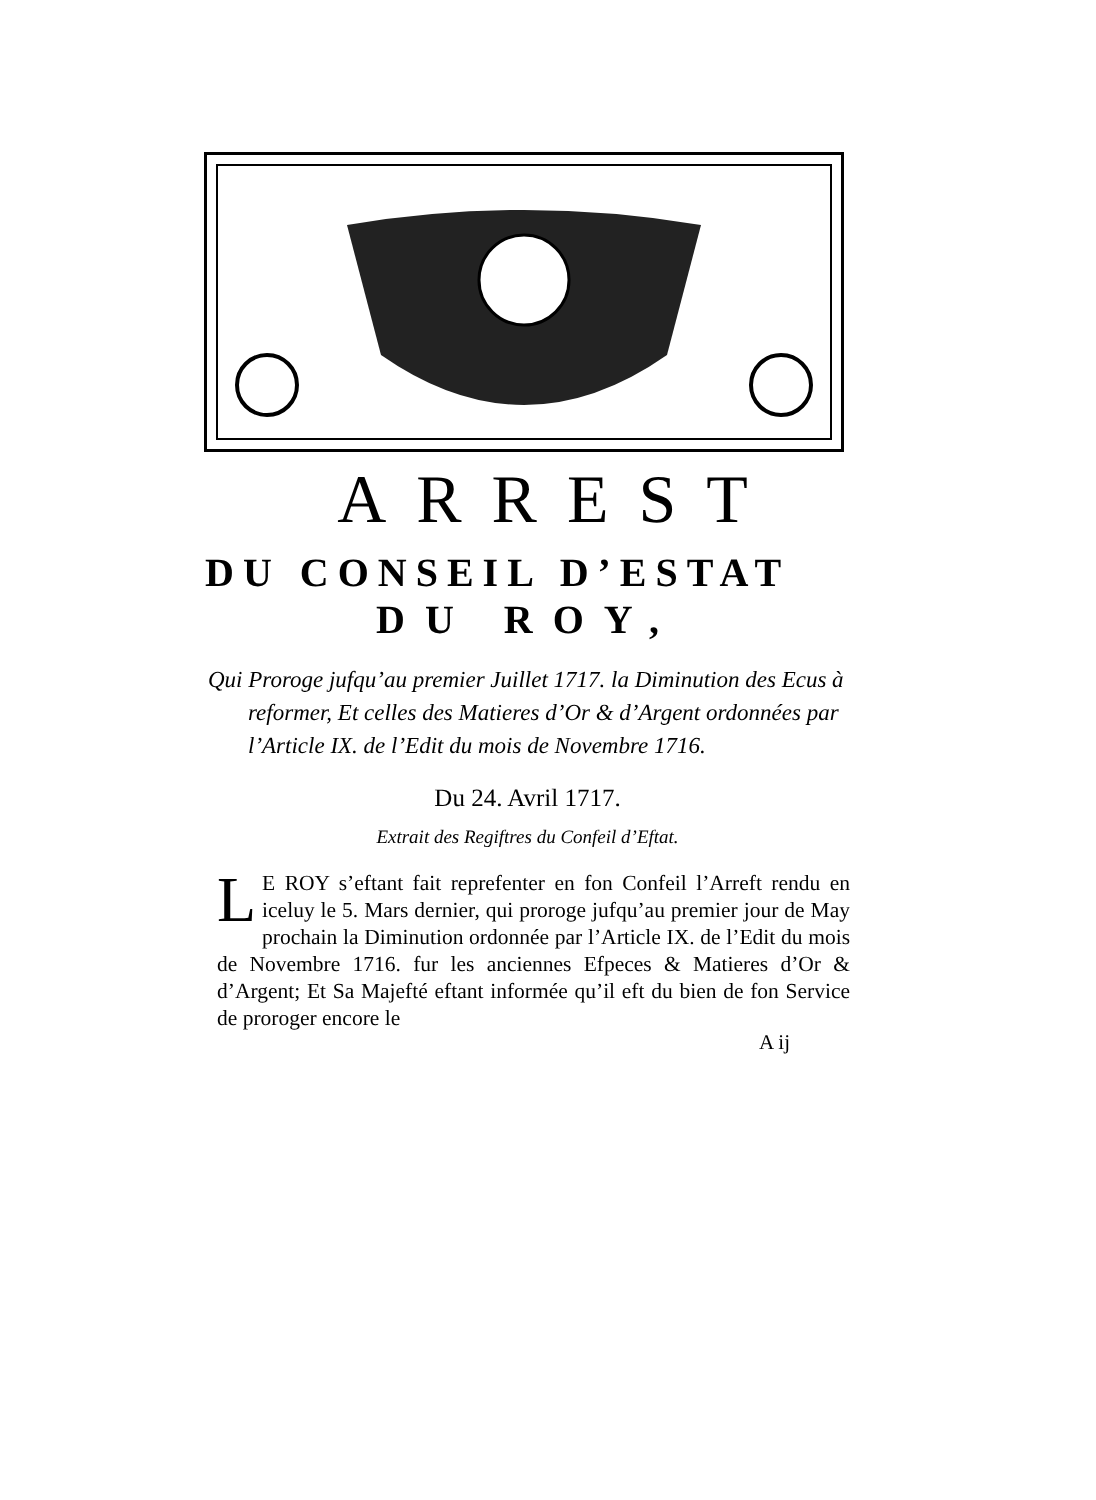ARREST
DU CONSEIL D’ESTAT
DU ROY,
Qui Proroge jufqu’au premier Juillet 1717. la Diminution des Ecus à reformer, Et celles des Matieres d’Or & d’Argent ordonnées par l’Article IX. de l’Edit du mois de Novembre 1716.
Du 24. Avril 1717.
Extrait des Regiftres du Confeil d’Eftat.
LE ROY s’eftant fait reprefenter en fon Confeil l’Arreft rendu en iceluy le 5. Mars dernier, qui proroge jufqu’au premier jour de May prochain la Diminution ordonnée par l’Article IX. de l’Edit du mois de Novembre 1716. fur les anciennes Efpeces & Matieres d’Or & d’Argent; Et Sa Majefté eftant informée qu’il eft du bien de fon Service de proroger encore le
A ij